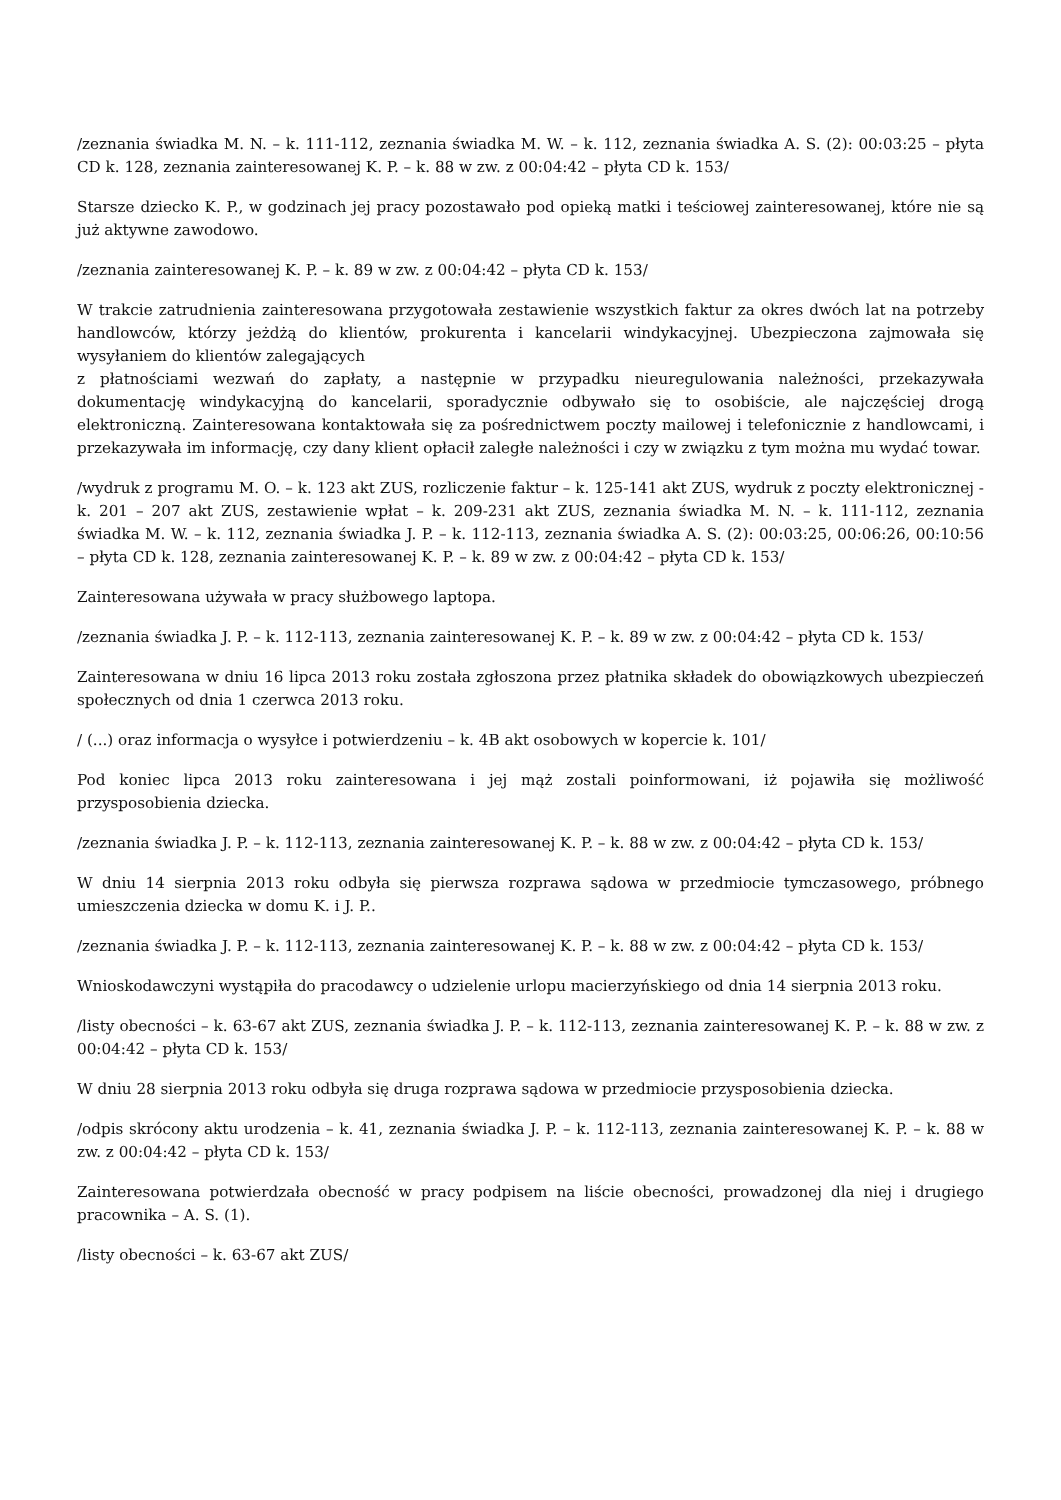/zeznania świadka M. N. – k. 111-112, zeznania świadka M. W. – k. 112, zeznania świadka A. S. (2): 00:03:25 – płyta CD k. 128, zeznania zainteresowanej K. P. – k. 88 w zw. z 00:04:42 – płyta CD k. 153/
Starsze dziecko K. P., w godzinach jej pracy pozostawało pod opieką matki i teściowej zainteresowanej, które nie są już aktywne zawodowo.
/zeznania zainteresowanej K. P. – k. 89 w zw. z 00:04:42 – płyta CD k. 153/
W trakcie zatrudnienia zainteresowana przygotowała zestawienie wszystkich faktur za okres dwóch lat na potrzeby handlowców, którzy jeżdżą do klientów, prokurenta i kancelarii windykacyjnej. Ubezpieczona zajmowała się wysyłaniem do klientów zalegających
z płatnościami wezwań do zapłaty, a następnie w przypadku nieuregulowania należności, przekazywała dokumentację windykacyjną do kancelarii, sporadycznie odbywało się to osobiście, ale najczęściej drogą elektroniczną. Zainteresowana kontaktowała się za pośrednictwem poczty mailowej i telefonicznie z handlowcami, i przekazywała im informację, czy dany klient opłacił zaległe należności i czy w związku z tym można mu wydać towar.
/wydruk z programu M. O. – k. 123 akt ZUS, rozliczenie faktur – k. 125-141 akt ZUS, wydruk z poczty elektronicznej - k. 201 – 207 akt ZUS, zestawienie wpłat – k. 209-231 akt ZUS, zeznania świadka M. N. – k. 111-112, zeznania świadka M. W. – k. 112, zeznania świadka J. P. – k. 112-113, zeznania świadka A. S. (2): 00:03:25, 00:06:26, 00:10:56 – płyta CD k. 128, zeznania zainteresowanej K. P. – k. 89 w zw. z 00:04:42 – płyta CD k. 153/
Zainteresowana używała w pracy służbowego laptopa.
/zeznania świadka J. P. – k. 112-113, zeznania zainteresowanej K. P. – k. 89 w zw. z 00:04:42 – płyta CD k. 153/
Zainteresowana w dniu 16 lipca 2013 roku została zgłoszona przez płatnika składek do obowiązkowych ubezpieczeń społecznych od dnia 1 czerwca 2013 roku.
/ (...) oraz informacja o wysyłce i potwierdzeniu – k. 4B akt osobowych w kopercie k. 101/
Pod koniec lipca 2013 roku zainteresowana i jej mąż zostali poinformowani, iż pojawiła się możliwość przysposobienia dziecka.
/zeznania świadka J. P. – k. 112-113, zeznania zainteresowanej K. P. – k. 88 w zw. z 00:04:42 – płyta CD k. 153/
W dniu 14 sierpnia 2013 roku odbyła się pierwsza rozprawa sądowa w przedmiocie tymczasowego, próbnego umieszczenia dziecka w domu K. i J. P..
/zeznania świadka J. P. – k. 112-113, zeznania zainteresowanej K. P. – k. 88 w zw. z 00:04:42 – płyta CD k. 153/
Wnioskodawczyni wystąpiła do pracodawcy o udzielenie urlopu macierzyńskiego od dnia 14 sierpnia 2013 roku.
/listy obecności – k. 63-67 akt ZUS, zeznania świadka J. P. – k. 112-113, zeznania zainteresowanej K. P. – k. 88 w zw. z 00:04:42 – płyta CD k. 153/
W dniu 28 sierpnia 2013 roku odbyła się druga rozprawa sądowa w przedmiocie przysposobienia dziecka.
/odpis skrócony aktu urodzenia – k. 41, zeznania świadka J. P. – k. 112-113, zeznania zainteresowanej K. P. – k. 88 w zw. z 00:04:42 – płyta CD k. 153/
Zainteresowana potwierdzała obecność w pracy podpisem na liście obecności, prowadzonej dla niej i drugiego pracownika – A. S. (1).
/listy obecności – k. 63-67 akt ZUS/